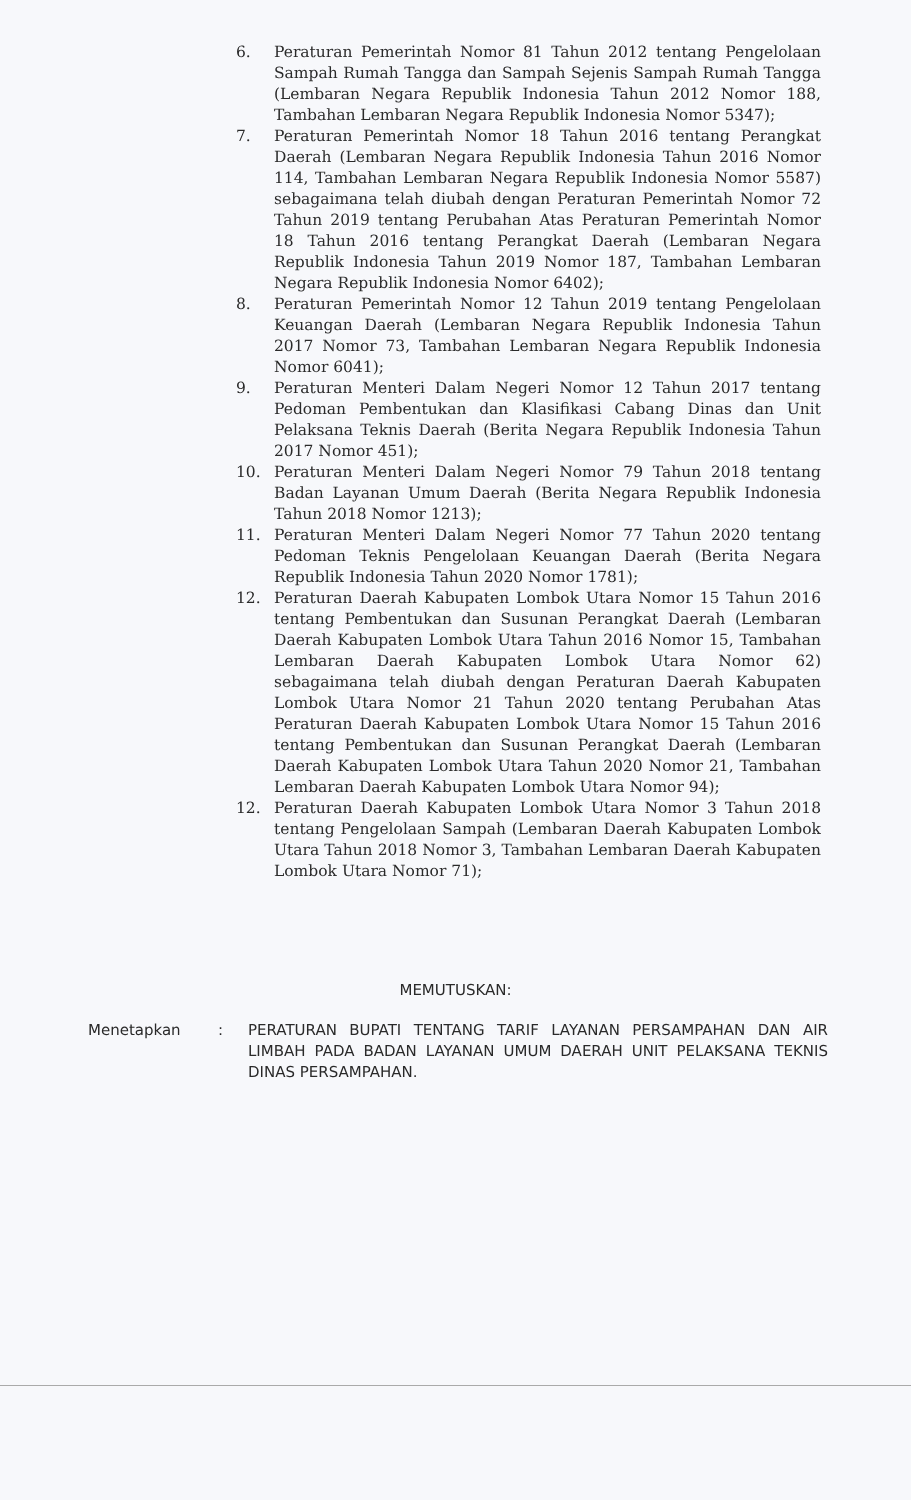6. Peraturan Pemerintah Nomor 81 Tahun 2012 tentang Pengelolaan Sampah Rumah Tangga dan Sampah Sejenis Sampah Rumah Tangga (Lembaran Negara Republik Indonesia Tahun 2012 Nomor 188, Tambahan Lembaran Negara Republik Indonesia Nomor 5347);
7. Peraturan Pemerintah Nomor 18 Tahun 2016 tentang Perangkat Daerah (Lembaran Negara Republik Indonesia Tahun 2016 Nomor 114, Tambahan Lembaran Negara Republik Indonesia Nomor 5587) sebagaimana telah diubah dengan Peraturan Pemerintah Nomor 72 Tahun 2019 tentang Perubahan Atas Peraturan Pemerintah Nomor 18 Tahun 2016 tentang Perangkat Daerah (Lembaran Negara Republik Indonesia Tahun 2019 Nomor 187, Tambahan Lembaran Negara Republik Indonesia Nomor 6402);
8. Peraturan Pemerintah Nomor 12 Tahun 2019 tentang Pengelolaan Keuangan Daerah (Lembaran Negara Republik Indonesia Tahun 2017 Nomor 73, Tambahan Lembaran Negara Republik Indonesia Nomor 6041);
9. Peraturan Menteri Dalam Negeri Nomor 12 Tahun 2017 tentang Pedoman Pembentukan dan Klasifikasi Cabang Dinas dan Unit Pelaksana Teknis Daerah (Berita Negara Republik Indonesia Tahun 2017 Nomor 451);
10. Peraturan Menteri Dalam Negeri Nomor 79 Tahun 2018 tentang Badan Layanan Umum Daerah (Berita Negara Republik Indonesia Tahun 2018 Nomor 1213);
11. Peraturan Menteri Dalam Negeri Nomor 77 Tahun 2020 tentang Pedoman Teknis Pengelolaan Keuangan Daerah (Berita Negara Republik Indonesia Tahun 2020 Nomor 1781);
12. Peraturan Daerah Kabupaten Lombok Utara Nomor 15 Tahun 2016 tentang Pembentukan dan Susunan Perangkat Daerah (Lembaran Daerah Kabupaten Lombok Utara Tahun 2016 Nomor 15, Tambahan Lembaran Daerah Kabupaten Lombok Utara Nomor 62) sebagaimana telah diubah dengan Peraturan Daerah Kabupaten Lombok Utara Nomor 21 Tahun 2020 tentang Perubahan Atas Peraturan Daerah Kabupaten Lombok Utara Nomor 15 Tahun 2016 tentang Pembentukan dan Susunan Perangkat Daerah (Lembaran Daerah Kabupaten Lombok Utara Tahun 2020 Nomor 21, Tambahan Lembaran Daerah Kabupaten Lombok Utara Nomor 94);
12. Peraturan Daerah Kabupaten Lombok Utara Nomor 3 Tahun 2018 tentang Pengelolaan Sampah (Lembaran Daerah Kabupaten Lombok Utara Tahun 2018 Nomor 3, Tambahan Lembaran Daerah Kabupaten Lombok Utara Nomor 71);
MEMUTUSKAN:
Menetapkan : PERATURAN BUPATI TENTANG TARIF LAYANAN PERSAMPAHAN DAN AIR LIMBAH PADA BADAN LAYANAN UMUM DAERAH UNIT PELAKSANA TEKNIS DINAS PERSAMPAHAN.